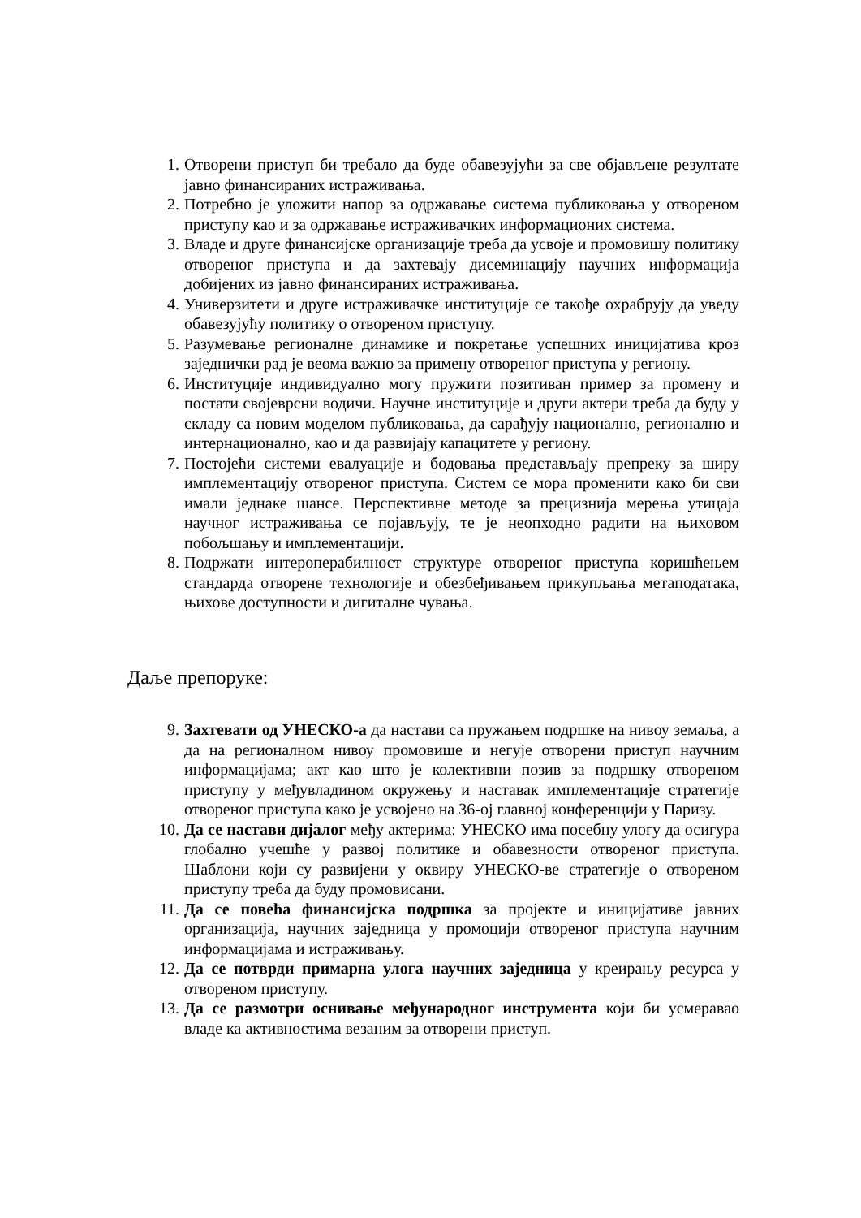1. Отворени приступ би требало да буде обавезујући за све објављене резултате јавно финансираних истраживања.
2. Потребно је уложити напор за одржавање система публиковања у отвореном приступу као и за одржавање истраживачких информационих система.
3. Владе и друге финансијске организације треба да усвоје и промовишу политику отвореног приступа и да захтевају дисеминацију научних информација добијених из јавно финансираних истраживања.
4. Универзитети и друге истраживачке институције се такође охрабрују да уведу обавезујућу политику о отвореном приступу.
5. Разумевање регионалне динамике и покретање успешних иницијатива кроз заједнички рад је веома важно за примену отвореног приступа у региону.
6. Институције индивидуално могу пружити позитиван пример за промену и постати својеврсни водичи. Научне институције и други актери треба да буду у складу са новим моделом публиковања, да сарађују национално, регионално и интернационално, као и да развијају капацитете у региону.
7. Постојећи системи евалуације и бодовања представљају препреку за ширу имплементацију отвореног приступа. Систем се мора променити како би сви имали једнаке шансе. Перспективне методе за прецизнија мерења утицаја научног истраживања се појављују, те је неопходно радити на њиховом побољшању и имплементацији.
8. Подржати интероперабилност структуре отвореног приступа коришћењем стандарда отворене технологије и обезбеђивањем прикупљања метаподатака, њихове доступности и дигиталне чувања.
Даље препоруке:
9. Захтевати од УНЕСКО-а да настави са пружањем подршке на нивоу земаља, а да на регионалном нивоу промовише и негује отворени приступ научним информацијама; акт као што је колективни позив за подршку отвореном приступу у међувладином окружењу и наставак имплементације стратегије отвореног приступа како је усвојено на 36-ој главној конференцији у Паризу.
10. Да се настави дијалог међу актерима: УНЕСКО има посебну улогу да осигура глобално учешће у развој политике и обавезности отвореног приступа. Шаблони који су развијени у оквиру УНЕСКО-ве стратегије о отвореном приступу треба да буду промовисани.
11. Да се повећа финансијска подршка за пројекте и иницијативе јавних организација, научних заједница у промоцији отвореног приступа научним информацијама и истраживању.
12. Да се потврди примарна улога научних заједница у креирању ресурса у отвореном приступу.
13. Да се размотри оснивање међународног инструмента који би усмеравао владе ка активностима везаним за отворени приступ.